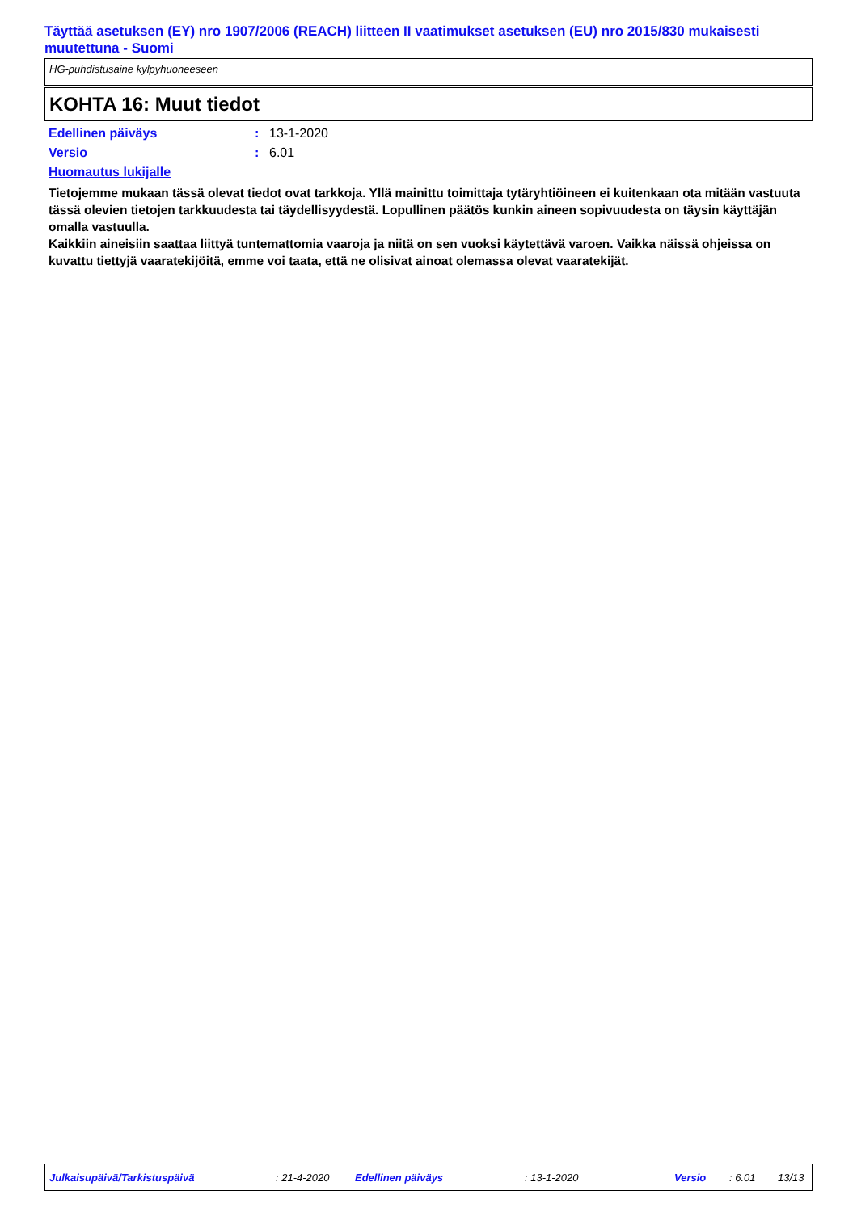Täyttää asetuksen (EY) nro 1907/2006 (REACH) liitteen II vaatimukset asetuksen (EU) nro 2015/830 mukaisesti muutettuna - Suomi
HG-puhdistusaine kylpyhuoneeseen
KOHTA 16: Muut tiedot
Edellinen päiväys: 13-1-2020
Versio: 6.01
Huomautus lukijalle
Tietojemme mukaan tässä olevat tiedot ovat tarkkoja. Yllä mainittu toimittaja tytäryhtiöineen ei kuitenkaan ota mitään vastuuta tässä olevien tietojen tarkkuudesta tai täydellisyydestä. Lopullinen päätös kunkin aineen sopivuudesta on täysin käyttäjän omalla vastuulla.
Kaikkiin aineisiin saattaa liittyä tuntemattomia vaaroja ja niitä on sen vuoksi käytettävä varoen. Vaikka näissä ohjeissa on kuvattu tiettyjä vaaratekijöitä, emme voi taata, että ne olisivat ainoat olemassa olevat vaaratekijät.
Julkaisupäivä/Tarkistuspäivä : 21-4-2020 Edellinen päiväys : 13-1-2020 Versio : 6.01 13/13